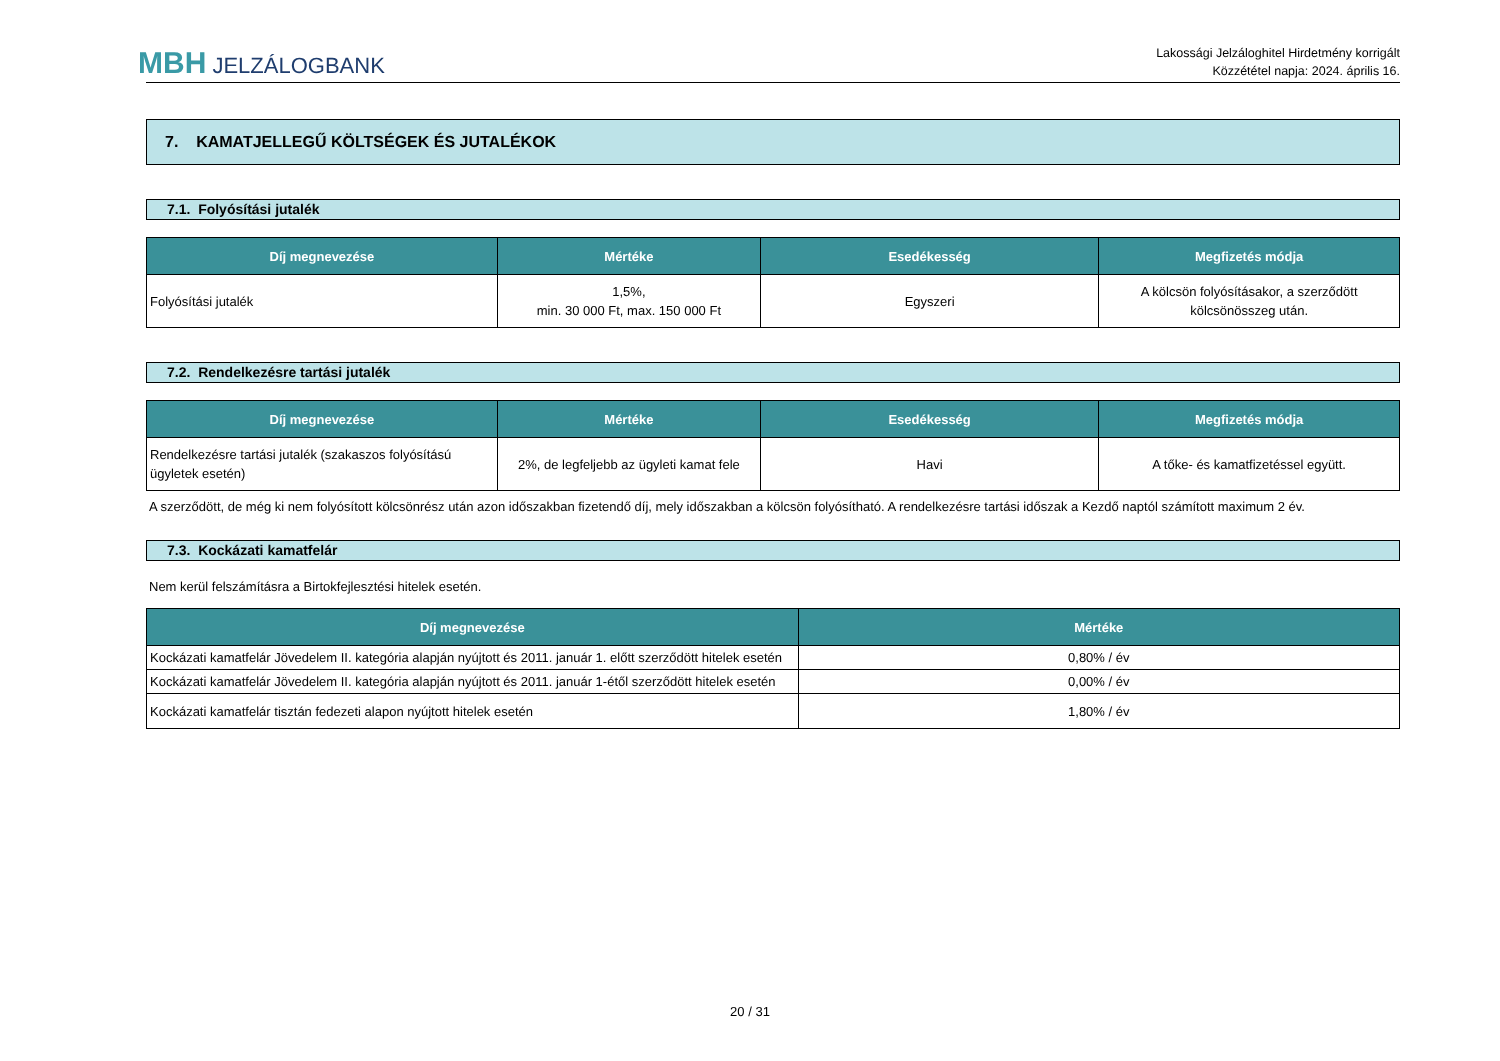MBH JELZÁLOGBANK
Lakossági Jelzáloghitel Hirdetmény korrigált
Közzététel napja: 2024. április 16.
7. KAMATJELLEGŰ KÖLTSÉGEK ÉS JUTALÉKOK
7.1. Folyósítási jutalék
| Díj megnevezése | Mértéke | Esedékesség | Megfizetés módja |
| --- | --- | --- | --- |
| Folyósítási jutalék | 1,5%, min. 30 000 Ft, max. 150 000 Ft | Egyszeri | A kölcsön folyósításakor, a szerződött kölcsönösszeg után. |
7.2. Rendelkezésre tartási jutalék
| Díj megnevezése | Mértéke | Esedékesség | Megfizetés módja |
| --- | --- | --- | --- |
| Rendelkezésre tartási jutalék (szakaszos folyósítású ügyletek esetén) | 2%, de legfeljebb az ügyleti kamat fele | Havi | A tőke- és kamatfizetéssel együtt. |
A szerződött, de még ki nem folyósított kölcsönrész után azon időszakban fizetendő díj, mely időszakban a kölcsön folyósítható. A rendelkezésre tartási időszak a Kezdő naptól számított maximum 2 év.
7.3. Kockázati kamatfelár
Nem kerül felszámításra a Birtokfejlesztési hitelek esetén.
| Díj megnevezése | Mértéke |
| --- | --- |
| Kockázati kamatfelár Jövedelem II. kategória alapján nyújtott és 2011. január 1. előtt szerződött hitelek esetén | 0,80% / év |
| Kockázati kamatfelár Jövedelem II. kategória alapján nyújtott és 2011. január 1-étől szerződött hitelek esetén | 0,00% / év |
| Kockázati kamatfelár tisztán fedezeti alapon nyújtott hitelek esetén | 1,80% / év |
20 / 31